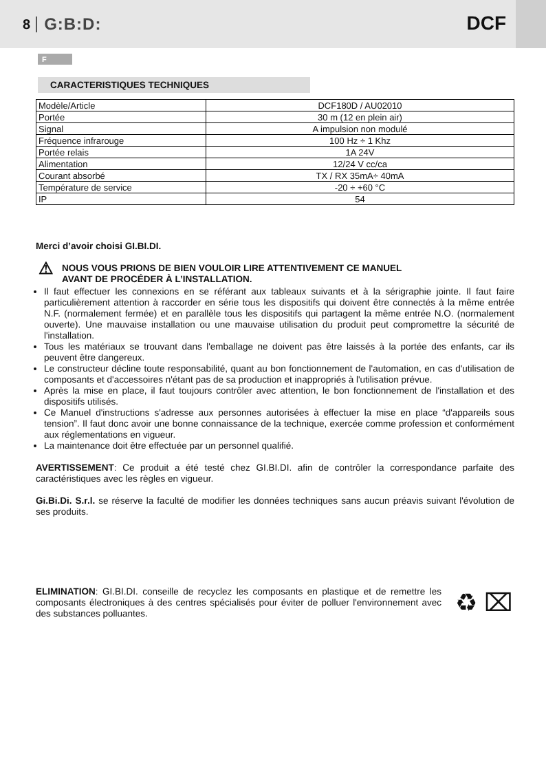8 G:B:D:
DCF
F
CARACTERISTIQUES TECHNIQUES
| Modèle/Article | DCF180D / AU02010 |
| Portée | 30 m (12 en plein air) |
| Signal | A impulsion non modulé |
| Fréquence infrarouge | 100 Hz ÷ 1 Khz |
| Portée relais | 1A 24V |
| Alimentation | 12/24 V cc/ca |
| Courant absorbé | TX / RX 35mA÷ 40mA |
| Température de service | -20 ÷ +60 °C |
| IP | 54 |
Merci d’avoir choisi GI.BI.DI.
⚠
NOUS VOUS PRIONS DE BIEN VOULOIR LIRE ATTENTIVEMENT CE MANUEL
AVANT DE PROCÉDER À L’INSTALLATION.
Il faut effectuer les connexions en se référant aux tableaux suivants et à la sérigraphie jointe. Il faut faire particulièrement attention à raccorder en série tous les dispositifs qui doivent être connectés à la même entrée N.F. (normalement fermée) et en parallèle tous les dispositifs qui partagent la même entrée N.O. (normalement ouverte). Une mauvaise installation ou une mauvaise utilisation du produit peut compromettre la sécurité de l'installation.
Tous les matériaux se trouvant dans l'emballage ne doivent pas être laissés à la portée des enfants, car ils peuvent être dangereux.
Le constructeur décline toute responsabilité, quant au bon fonctionnement de l'automation, en cas d'utilisation de composants et d'accessoires n'étant pas de sa production et inappropriés à l'utilisation prévue.
Après la mise en place, il faut toujours contrôler avec attention, le bon fonctionnement de l'installation et des dispositifs utilisés.
Ce Manuel d'instructions s'adresse aux personnes autorisées à effectuer la mise en place “d'appareils sous tension”. Il faut donc avoir une bonne connaissance de la technique, exercée comme profession et conformément aux réglementations en vigueur.
La maintenance doit être effectuée par un personnel qualifié.
AVERTISSEMENT: Ce produit a été testé chez GI.BI.DI. afin de contrôler la correspondance parfaite des caractéristiques avec les règles en vigueur.
Gi.Bi.Di. S.r.l. se réserve la faculté de modifier les données techniques sans aucun préavis suivant l'évolution de ses produits.
ELIMINATION: GI.BI.DI. conseille de recyclez les composants en plastique et de remettre les composants électroniques à des centres spécialisés pour éviter de polluer l'environnement avec des substances polluantes.
♻ ⌧